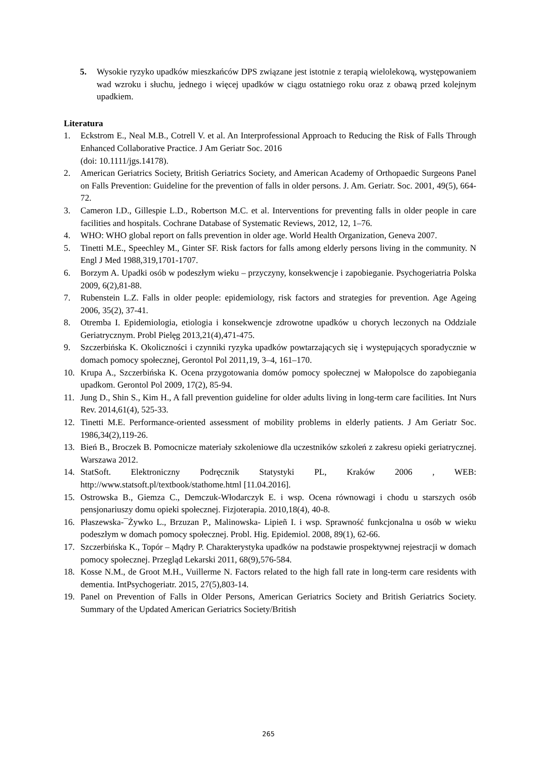5. Wysokie ryzyko upadków mieszkańców DPS związane jest istotnie z terapią wielolekową, występowaniem wad wzroku i słuchu, jednego i więcej upadków w ciągu ostatniego roku oraz z obawą przed kolejnym upadkiem.
Literatura
1. Eckstrom E., Neal M.B., Cotrell V. et al. An Interprofessional Approach to Reducing the Risk of Falls Through Enhanced Collaborative Practice. J Am Geriatr Soc. 2016
(doi: 10.1111/jgs.14178).
2. American Geriatrics Society, British Geriatrics Society, and American Academy of Orthopaedic Surgeons Panel on Falls Prevention: Guideline for the prevention of falls in older persons. J. Am. Geriatr. Soc. 2001, 49(5), 664-72.
3. Cameron I.D., Gillespie L.D., Robertson M.C. et al. Interventions for preventing falls in older people in care facilities and hospitals. Cochrane Database of Systematic Reviews, 2012, 12, 1–76.
4. WHO: WHO global report on falls prevention in older age. World Health Organization, Geneva 2007.
5. Tinetti M.E., Speechley M., Ginter SF. Risk factors for falls among elderly persons living in the community. N Engl J Med 1988,319,1701-1707.
6. Borzym A. Upadki osób w podeszłym wieku – przyczyny, konsekwencje i zapobieganie. Psychogeriatria Polska 2009, 6(2),81-88.
7. Rubenstein L.Z. Falls in older people: epidemiology, risk factors and strategies for prevention. Age Ageing 2006, 35(2), 37-41.
8. Otremba I. Epidemiologia, etiologia i konsekwencje zdrowotne upadków u chorych leczonych na Oddziale Geriatrycznym. Probl Pielęg 2013,21(4),471-475.
9. Szczerbińska K. Okoliczności i czynniki ryzyka upadków powtarzających się i występujących sporadycznie w domach pomocy społecznej, Gerontol Pol 2011,19, 3–4, 161–170.
10. Krupa A., Szczerbińska K. Ocena przygotowania domów pomocy społecznej w Małopolsce do zapobiegania upadkom. Gerontol Pol 2009, 17(2), 85-94.
11. Jung D., Shin S., Kim H., A fall prevention guideline for older adults living in long-term care facilities. Int Nurs Rev. 2014,61(4), 525-33.
12. Tinetti M.E. Performance-oriented assessment of mobility problems in elderly patients. J Am Geriatr Soc. 1986,34(2),119-26.
13. Bień B., Broczek B. Pomocnicze materiały szkoleniowe dla uczestników szkoleń z zakresu opieki geriatrycznej. Warszawa 2012.
14. StatSoft. Elektroniczny Podręcznik Statystyki PL, Kraków 2006 , WEB: http://www.statsoft.pl/textbook/stathome.html [11.04.2016].
15. Ostrowska B., Giemza C., Demczuk-Włodarczyk E. i wsp. Ocena równowagi i chodu u starszych osób pensjonariuszy domu opieki społecznej. Fizjoterapia. 2010,18(4), 40-8.
16. Płaszewska-¯Żywko L., Brzuzan P., Malinowska- Lipieñ I. i wsp. Sprawność funkcjonalna u osób w wieku podeszłym w domach pomocy społecznej. Probl. Hig. Epidemiol. 2008, 89(1), 62-66.
17. Szczerbińska K., Topór – Mądry P. Charakterystyka upadków na podstawie prospektywnej rejestracji w domach pomocy społecznej. Przegląd Lekarski 2011, 68(9),576-584.
18. Kosse N.M., de Groot M.H., Vuillerme N. Factors related to the high fall rate in long-term care residents with dementia. IntPsychogeriatr. 2015, 27(5),803-14.
19. Panel on Prevention of Falls in Older Persons, American Geriatrics Society and British Geriatrics Society. Summary of the Updated American Geriatrics Society/British
265